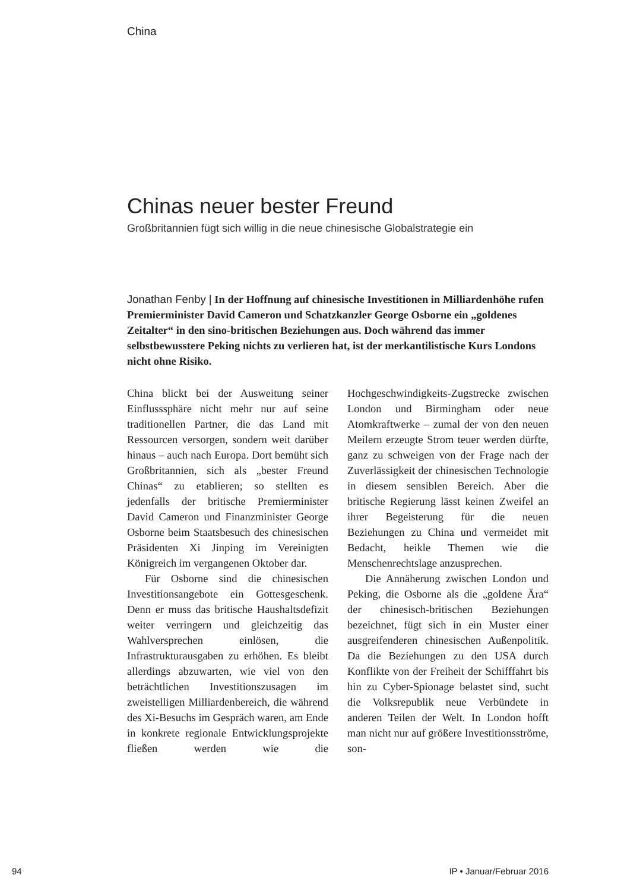China
Chinas neuer bester Freund
Großbritannien fügt sich willig in die neue chinesische Globalstrategie ein
Jonathan Fenby | In der Hoffnung auf chinesische Investitionen in Milliardenhöhe rufen Premierminister David Cameron und Schatzkanzler George Osborne ein „goldenes Zeitalter“ in den sino-britischen Beziehungen aus. Doch während das immer selbstbewusstere Peking nichts zu verlieren hat, ist der merkantilistische Kurs Londons nicht ohne Risiko.
China blickt bei der Ausweitung seiner Einflusssphäre nicht mehr nur auf seine traditionellen Partner, die das Land mit Ressourcen versorgen, sondern weit darüber hinaus – auch nach Europa. Dort bemüht sich Großbritannien, sich als „bester Freund Chinas“ zu etablieren; so stellten es jedenfalls der britische Premierminister David Cameron und Finanzminister George Osborne beim Staatsbesuch des chinesischen Präsidenten Xi Jinping im Vereinigten Königreich im vergangenen Oktober dar.
Für Osborne sind die chinesischen Investitionsangebote ein Gottesgeschenk. Denn er muss das britische Haushaltsdefizit weiter verringern und gleichzeitig das Wahlversprechen einlösen, die Infrastrukturausgaben zu erhöhen. Es bleibt allerdings abzuwarten, wie viel von den beträchtlichen Investitionszusagen im zweistelligen Milliardenbereich, die während des Xi-Besuchs im Gespräch waren, am Ende in konkrete regionale Entwicklungsprojekte fließen werden wie die Hochgeschwindigkeits-Zugstrecke zwischen London und Birmingham oder neue Atomkraftwerke – zumal der von den neuen Meilern erzeugte Strom teuer werden dürfte, ganz zu schweigen von der Frage nach der Zuverlässigkeit der chinesischen Technologie in diesem sensiblen Bereich. Aber die britische Regierung lässt keinen Zweifel an ihrer Begeisterung für die neuen Beziehungen zu China und vermeidet mit Bedacht, heikle Themen wie die Menschenrechtslage anzusprechen.
Die Annäherung zwischen London und Peking, die Osborne als die „goldene Ära“ der chinesisch-britischen Beziehungen bezeichnet, fügt sich in ein Muster einer ausgreifenderen chinesischen Außenpolitik. Da die Beziehungen zu den USA durch Konflikte von der Freiheit der Schifffahrt bis hin zu Cyber-Spionage belastet sind, sucht die Volksrepublik neue Verbündete in anderen Teilen der Welt. In London hofft man nicht nur auf größere Investitionsströme, son-
94 IP • Januar/Februar 2016